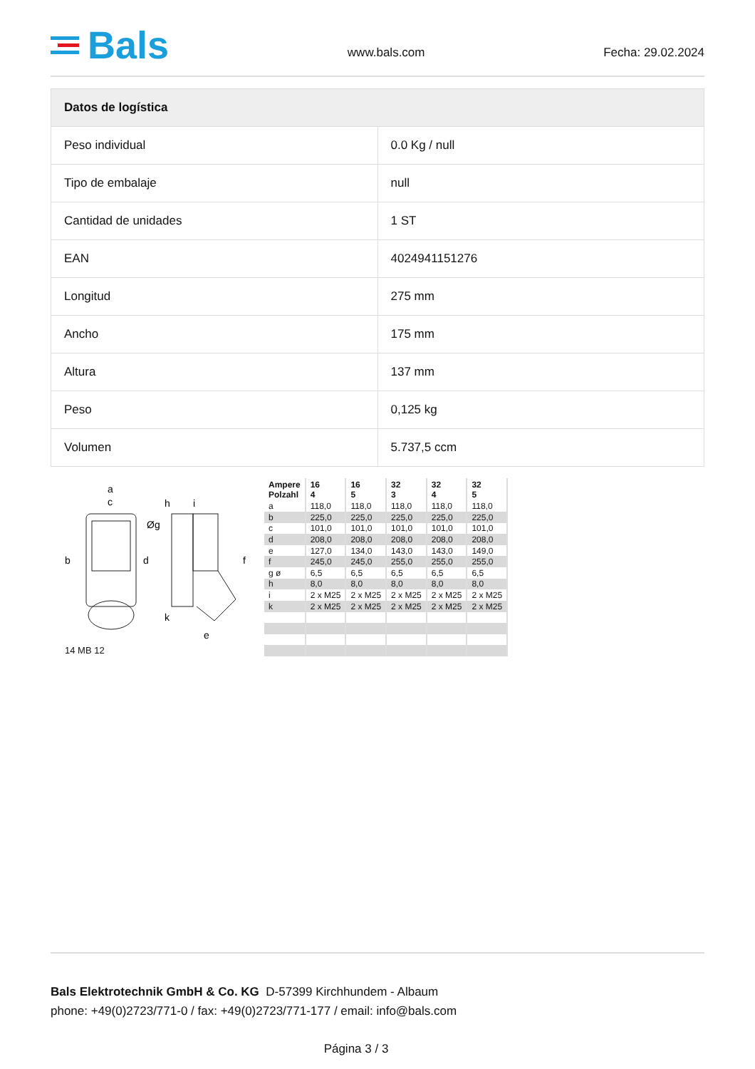Bals
www.bals.com Fecha: 29.02.2024
| Datos de logística | |
| --- | --- |
| Peso individual | 0.0 Kg / null |
| Tipo de embalaje | null |
| Cantidad de unidades | 1 ST |
| EAN | 4024941151276 |
| Longitud | 275 mm |
| Ancho | 175 mm |
| Altura | 137 mm |
| Peso | 0,125 kg |
| Volumen | 5.737,5 ccm |
a
c
b
d
h
i
k
e
f
Øg
14 MB 12
| Ampere Polzahl | 16 4 | 16 5 | 32 3 | 32 4 | 32 5 |
| --- | --- | --- | --- | --- | --- |
| a | 118,0 | 118,0 | 118,0 | 118,0 | 118,0 |
| b | 225,0 | 225,0 | 225,0 | 225,0 | 225,0 |
| c | 101,0 | 101,0 | 101,0 | 101,0 | 101,0 |
| d | 208,0 | 208,0 | 208,0 | 208,0 | 208,0 |
| e | 127,0 | 134,0 | 143,0 | 143,0 | 149,0 |
| f | 245,0 | 245,0 | 255,0 | 255,0 | 255,0 |
| g ø | 6,5 | 6,5 | 6,5 | 6,5 | 6,5 |
| h | 8,0 | 8,0 | 8,0 | 8,0 | 8,0 |
| i | 2 x M25 | 2 x M25 | 2 x M25 | 2 x M25 | 2 x M25 |
| k | 2 x M25 | 2 x M25 | 2 x M25 | 2 x M25 | 2 x M25 |
Bals Elektrotechnik GmbH & Co. KG D-57399 Kirchhundem - Albaum
phone: +49(0)2723/771-0 / fax: +49(0)2723/771-177 / email: info@bals.com
Página 3 / 3